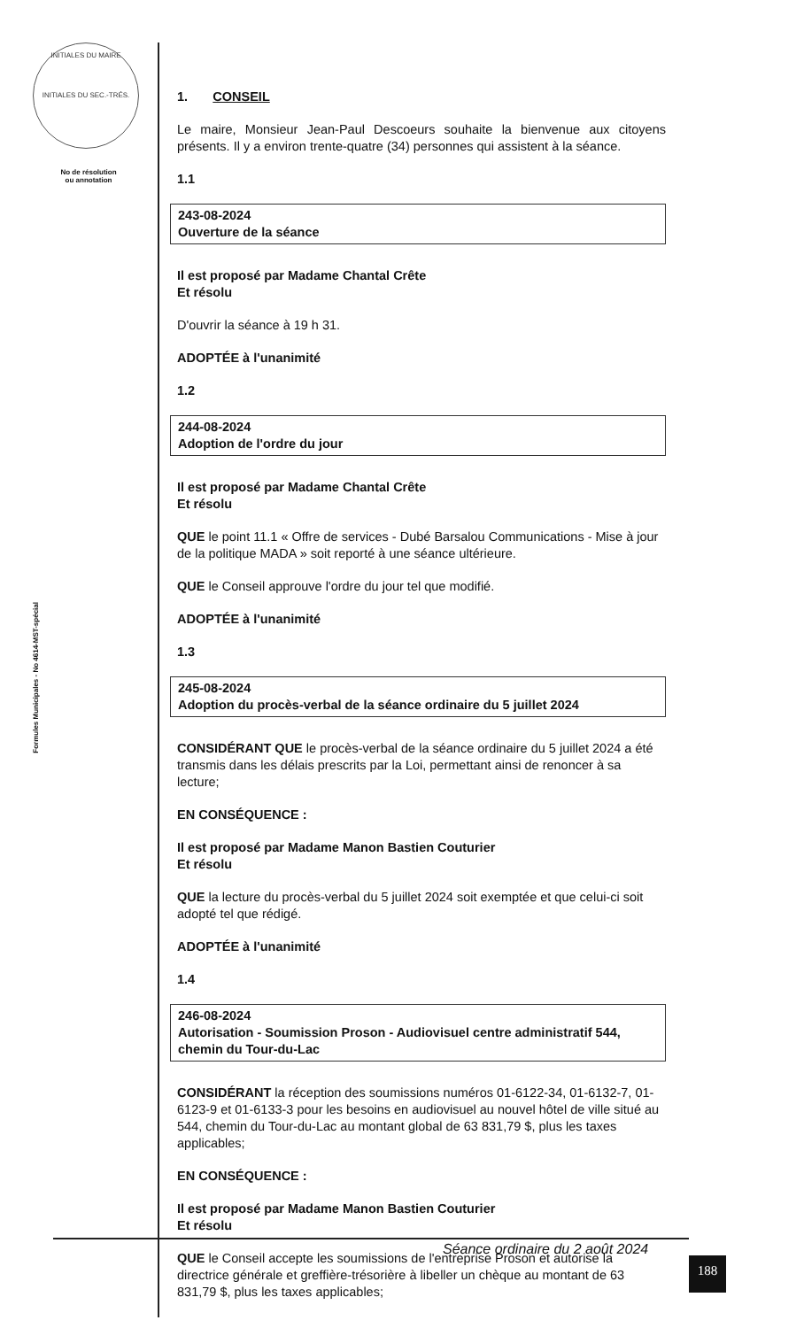INITIALES DU MAIRE
INITIALES DU SEC.-TRÉS.
No de résolution
ou annotation
Formules Municipales - No 4614-MST-spécial
1. CONSEIL
Le maire, Monsieur Jean-Paul Descoeurs souhaite la bienvenue aux citoyens présents. Il y a environ trente-quatre (34) personnes qui assistent à la séance.
1.1
243-08-2024
Ouverture de la séance
Il est proposé par Madame Chantal Crête
Et résolu
D'ouvrir la séance à 19 h 31.
ADOPTÉE à l'unanimité
1.2
244-08-2024
Adoption de l'ordre du jour
Il est proposé par Madame Chantal Crête
Et résolu
QUE le point 11.1 « Offre de services - Dubé Barsalou Communications - Mise à jour de la politique MADA » soit reporté à une séance ultérieure.
QUE le Conseil approuve l'ordre du jour tel que modifié.
ADOPTÉE à l'unanimité
1.3
245-08-2024
Adoption du procès-verbal de la séance ordinaire du 5 juillet 2024
CONSIDÉRANT QUE le procès-verbal de la séance ordinaire du 5 juillet 2024 a été transmis dans les délais prescrits par la Loi, permettant ainsi de renoncer à sa lecture;
EN CONSÉQUENCE :
Il est proposé par Madame Manon Bastien Couturier
Et résolu
QUE la lecture du procès-verbal du 5 juillet 2024 soit exemptée et que celui-ci soit adopté tel que rédigé.
ADOPTÉE à l'unanimité
1.4
246-08-2024
Autorisation - Soumission Proson - Audiovisuel centre administratif 544, chemin du Tour-du-Lac
CONSIDÉRANT la réception des soumissions numéros 01-6122-34, 01-6132-7, 01-6123-9 et 01-6133-3 pour les besoins en audiovisuel au nouvel hôtel de ville situé au 544, chemin du Tour-du-Lac au montant global de 63 831,79 $, plus les taxes applicables;
EN CONSÉQUENCE :
Il est proposé par Madame Manon Bastien Couturier
Et résolu
QUE le Conseil accepte les soumissions de l'entreprise Proson et autorise la directrice générale et greffière-trésorière à libeller un chèque au montant de 63 831,79 $, plus les taxes applicables;
Séance ordinaire du 2 août 2024
188